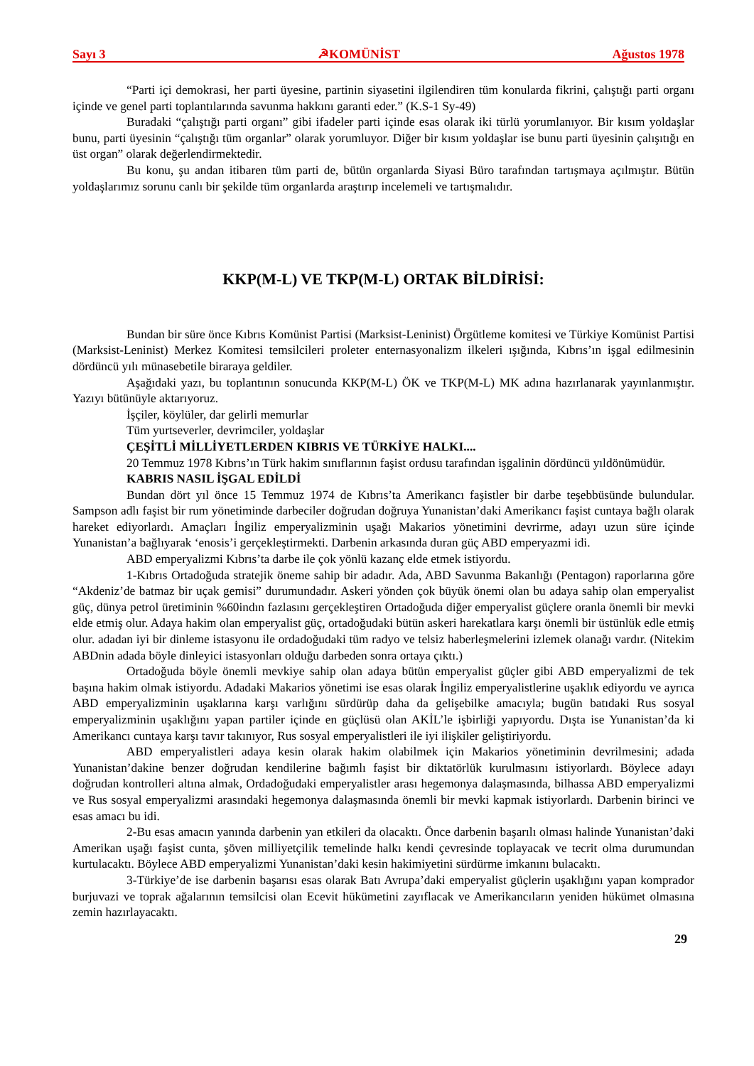Sayı 3 ☭KOMÜNİST Ağustos 1978
“Parti içi demokrasi, her parti üyesine, partinin siyasetini ilgilendiren tüm konularda fikrini, çalıştığı parti organı içinde ve genel parti toplantılarında savunma hakkını garanti eder.” (K.S-1 Sy-49)
Buradaki “çalıştığı parti organı” gibi ifadeler parti içinde esas olarak iki türlü yorumlanıyor. Bir kısım yoldaşlar bunu, parti üyesinin “çalıştığı tüm organlar” olarak yorumluyor. Diğer bir kısım yoldaşlar ise bunu parti üyesinin çalışıtığı en üst organ” olarak değerlendirmektedir.
Bu konu, şu andan itibaren tüm parti de, bütün organlarda Siyasi Büro tarafından tartışmaya açılmıştır. Bütün yoldaşlarımız sorunu canlı bir şekilde tüm organlarda araştırıp incelemeli ve tartışmalıdır.
KKP(M-L) VE TKP(M-L) ORTAK BİLDİRİSİ:
Bundan bir süre önce Kıbrıs Komünist Partisi (Marksist-Leninist) Örgütleme komitesi ve Türkiye Komünist Partisi (Marksist-Leninist) Merkez Komitesi temsilcileri proleter enternasyonalizm ilkeleri ışığında, Kıbrıs’ın işgal edilmesinin dördüncü yılı münasebetile biraraya geldiler.
Aşağıdaki yazı, bu toplantının sonucunda KKP(M-L) ÖK ve TKP(M-L) MK adına hazırlanarak yayınlanmıştır. Yazıyı bütünüyle aktarıyoruz.
İşçiler, köylüler, dar gelirli memurlar
Tüm yurtseverler, devrimciler, yoldaşlar
ÇEŞİTLİ MİLLİYETLERDEN KIBRIS VE TÜRKİYE HALKI....
20 Temmuz 1978 Kıbrıs’ın Türk hakim sınıflarının faşist ordusu tarafından işgalinin dördüncü yıldönümüdür.
KABRIS NASIL İŞGAL EDİLDİ
Bundan dört yıl önce 15 Temmuz 1974 de Kıbrıs’ta Amerikancı faşistler bir darbe teşebbüsünde bulundular. Sampson adlı faşist bir rum yönetiminde darbeciler doğrudan doğruya Yunanistan’daki Amerikancı faşist cuntaya bağlı olarak hareket ediyorlardı. Amaçları İngiliz emperyalizminin uşağı Makarios yönetimini devrirme, adayı uzun süre içinde Yunanistan’a bağlıyarak ‘enosis’i gerçekleştirmekti. Darbenin arkasında duran güç ABD emperyazmi idi.
ABD emperyalizmi Kıbrıs’ta darbe ile çok yönlü kazanç elde etmek istiyordu.
1-Kıbrıs Ortadoğuda stratejik öneme sahip bir adadır. Ada, ABD Savunma Bakanlığı (Pentagon) raporlarına göre “Akdeniz’de batmaz bir uçak gemisi” durumundadır. Askeri yönden çok büyük önemi olan bu adaya sahip olan emperyalist güç, dünya petrol üretiminin %60indın fazlasını gerçekleştiren Ortadoğuda diğer emperyalist güçlere oranla önemli bir mevki elde etmiş olur. Adaya hakim olan emperyalist güç, ortadoğudaki bütün askeri harekatlara karşı önemli bir üstünlük edle etmiş olur. adadan iyi bir dinleme istasyonu ile ordadoğudaki tüm radyo ve telsiz haberleşmelerini izlemek olanağı vardır. (Nitekim ABDnin adada böyle dinleyici istasyonları olduğu darbeden sonra ortaya çıktı.)
Ortadoğuda böyle önemli mevkiye sahip olan adaya bütün emperyalist güçler gibi ABD emperyalizmi de tek başına hakim olmak istiyordu. Adadaki Makarios yönetimi ise esas olarak İngiliz emperyalistlerine uşaklık ediyordu ve ayrıca ABD emperyalizminin uşaklarına karşı varlığını sürdürüp daha da gelişebilke amacıyla; bugün batıdaki Rus sosyal emperyalizminin uşaklığını yapan partiler içinde en güçlüsü olan AKİL’le işbirliği yapıyordu. Dışta ise Yunanistan’da ki Amerikancı cuntaya karşı tavır takınıyor, Rus sosyal emperyalistleri ile iyi ilişkiler geliştiriyordu.
ABD emperyalistleri adaya kesin olarak hakim olabilmek için Makarios yönetiminin devrilmesini; adada Yunanistan’dakine benzer doğrudan kendilerine bağımlı faşist bir diktatörlük kurulmasını istiyorlardı. Böylece adayı doğrudan kontrolleri altına almak, Ordadoğudaki emperyalistler arası hegemonya dalaşmasında, bilhassa ABD emperyalizmi ve Rus sosyal emperyalizmi arasındaki hegemonya dalaşmasında önemli bir mevki kapmak istiyorlardı. Darbenin birinci ve esas amacı bu idi.
2-Bu esas amacın yanında darbenin yan etkileri da olacaktı. Önce darbenin başarılı olması halinde Yunanistan’daki Amerikan uşağı faşist cunta, şöven milliyetçilik temelinde halkı kendi çevresinde toplayacak ve tecrit olma durumundan kurtulacaktı. Böylece ABD emperyalizmi Yunanistan’daki kesin hakimiyetini sürdürme imkanını bulacaktı.
3-Türkiye’de ise darbenin başarısı esas olarak Batı Avrupa’daki emperyalist güçlerin uşaklığını yapan komprador burjuvazi ve toprak ağalarının temsilcisi olan Ecevit hükümetini zayıflacak ve Amerikancıların yeniden hükümet olmasına zemin hazırlayacaktı.
29